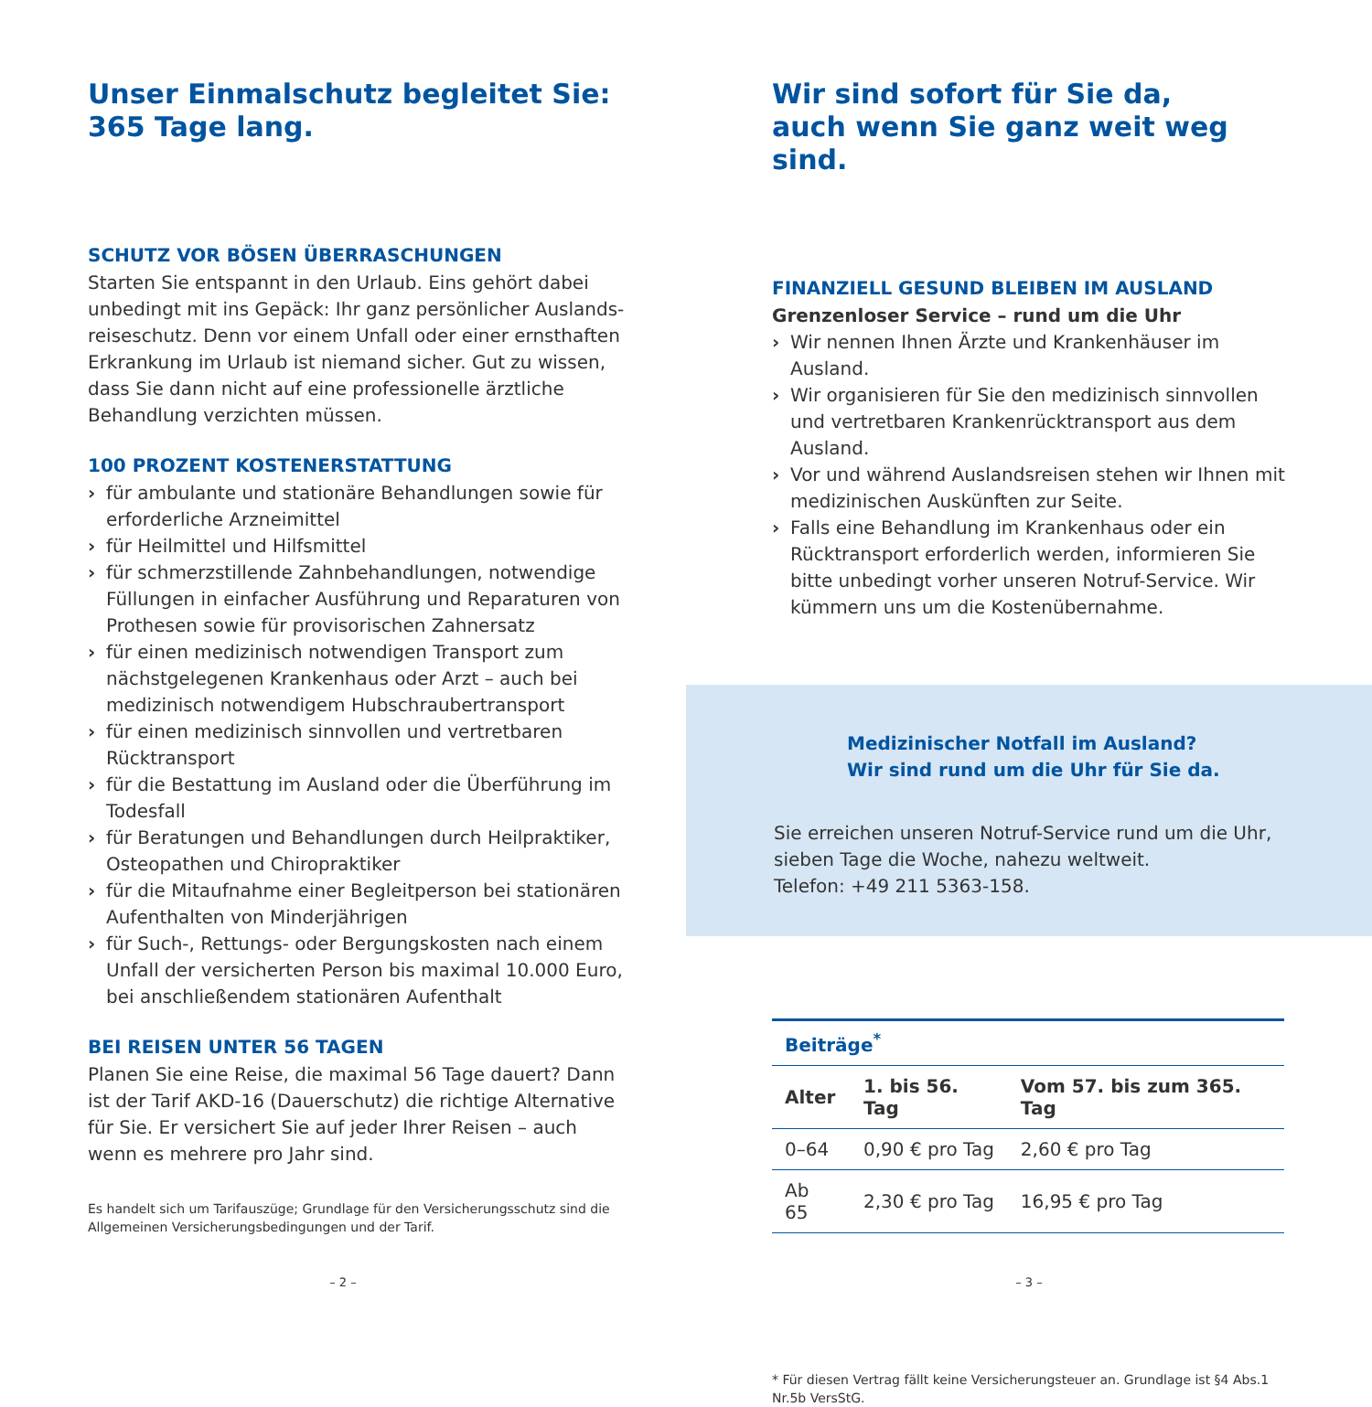Unser Einmalschutz begleitet Sie:
365 Tage lang.
SCHUTZ VOR BÖSEN ÜBERRASCHUNGEN
Starten Sie entspannt in den Urlaub. Eins gehört dabei unbedingt mit ins Gepäck: Ihr ganz persönlicher Auslands­reiseschutz. Denn vor einem Unfall oder einer ernsthaften Erkrankung im Urlaub ist niemand sicher. Gut zu wissen, dass Sie dann nicht auf eine professionelle ärztliche Behandlung verzichten müssen.
100 PROZENT KOSTENERSTATTUNG
› für ambulante und stationäre Behandlungen sowie für erforderliche Arzneimittel
› für Heilmittel und Hilfsmittel
› für schmerzstillende Zahnbehandlungen, notwendige Füllungen in einfacher Ausführung und Reparaturen von Prothesen sowie für provisorischen Zahnersatz
› für einen medizinisch notwendigen Transport zum nächstgelegenen Krankenhaus oder Arzt – auch bei medizinisch notwendigem Hubschraubertransport
› für einen medizinisch sinnvollen und vertretbaren Rücktransport
› für die Bestattung im Ausland oder die Überführung im Todesfall
› für Beratungen und Behandlungen durch Heilpraktiker, Osteopathen und Chiropraktiker
› für die Mitaufnahme einer Begleitperson bei stationären Aufenthalten von Minderjährigen
› für Such-, Rettungs- oder Bergungskosten nach einem Unfall der versicherten Person bis maximal 10.000 Euro, bei anschließendem stationären Aufenthalt
BEI REISEN UNTER 56 TAGEN
Planen Sie eine Reise, die maximal 56 Tage dauert? Dann ist der Tarif AKD-16 (Dauerschutz) die richtige Alternative für Sie. Er versichert Sie auf jeder Ihrer Reisen – auch wenn es mehrere pro Jahr sind.
Es handelt sich um Tarifauszüge; Grundlage für den Versicherungsschutz sind die Allgemeinen Versicherungsbedingungen und der Tarif.
– 2 –
Wir sind sofort für Sie da,
auch wenn Sie ganz weit weg sind.
FINANZIELL GESUND BLEIBEN IM AUSLAND
Grenzenloser Service – rund um die Uhr
› Wir nennen Ihnen Ärzte und Krankenhäuser im Ausland.
› Wir organisieren für Sie den medizinisch sinnvollen und vertretbaren Krankenrücktransport aus dem Ausland.
› Vor und während Auslandsreisen stehen wir Ihnen mit medizinischen Auskünften zur Seite.
› Falls eine Behandlung im Krankenhaus oder ein Rücktransport erforderlich werden, informieren Sie bitte unbedingt vorher unseren Notruf-Service. Wir kümmern uns um die Kostenübernahme.
Medizinischer Notfall im Ausland?
Wir sind rund um die Uhr für Sie da.
Sie erreichen unseren Notruf-Service rund um die Uhr, sieben Tage die Woche, nahezu weltweit.
Telefon: +49 211 5363-158.
| Beiträge<sup>*</sup> | | |
| --- | --- | --- |
| Alter | 1. bis 56. Tag | Vom 57. bis zum 365. Tag |
| 0–64 | 0,90 € pro Tag | 2,60 € pro Tag |
| Ab 65 | 2,30 € pro Tag | 16,95 € pro Tag |
* Für diesen Vertrag fällt keine Versicherungsteuer an. Grundlage ist §4 Abs.1 Nr.5b VersStG.
– 3 –